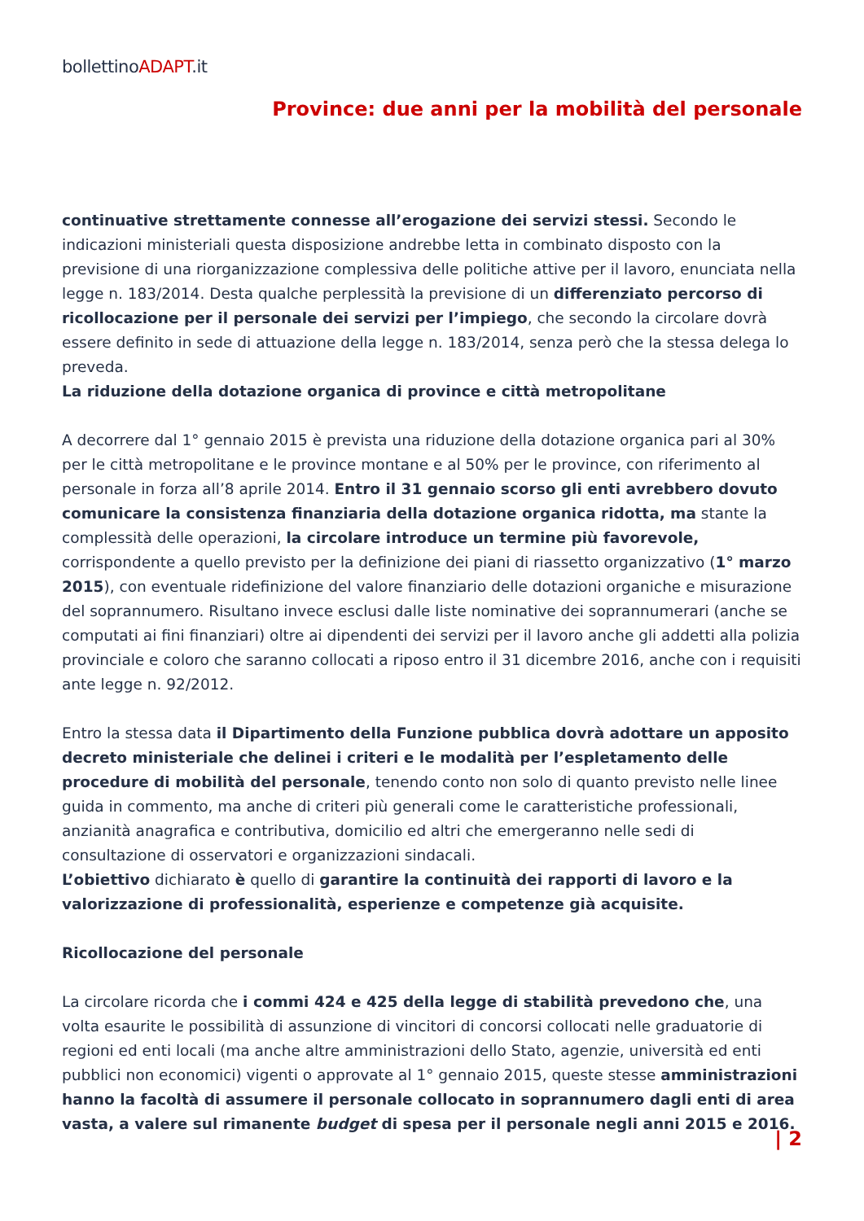bollettinoADAPT.it
Province: due anni per la mobilità del personale
continuative strettamente connesse all’erogazione dei servizi stessi. Secondo le indicazioni ministeriali questa disposizione andrebbe letta in combinato disposto con la previsione di una riorganizzazione complessiva delle politiche attive per il lavoro, enunciata nella legge n. 183/2014. Desta qualche perplessità la previsione di un differenziato percorso di ricollocazione per il personale dei servizi per l’impiego, che secondo la circolare dovrà essere definito in sede di attuazione della legge n. 183/2014, senza però che la stessa delega lo preveda.
La riduzione della dotazione organica di province e città metropolitane
A decorrere dal 1° gennaio 2015 è prevista una riduzione della dotazione organica pari al 30% per le città metropolitane e le province montane e al 50% per le province, con riferimento al personale in forza all’8 aprile 2014. Entro il 31 gennaio scorso gli enti avrebbero dovuto comunicare la consistenza finanziaria della dotazione organica ridotta, ma stante la complessità delle operazioni, la circolare introduce un termine più favorevole, corrispondente a quello previsto per la definizione dei piani di riassetto organizzativo (1° marzo 2015), con eventuale ridefinizione del valore finanziario delle dotazioni organiche e misurazione del soprannumero. Risultano invece esclusi dalle liste nominative dei soprannumerari (anche se computati ai fini finanziari) oltre ai dipendenti dei servizi per il lavoro anche gli addetti alla polizia provinciale e coloro che saranno collocati a riposo entro il 31 dicembre 2016, anche con i requisiti ante legge n. 92/2012.
Entro la stessa data il Dipartimento della Funzione pubblica dovrà adottare un apposito decreto ministeriale che delinei i criteri e le modalità per l’espletamento delle procedure di mobilità del personale, tenendo conto non solo di quanto previsto nelle linee guida in commento, ma anche di criteri più generali come le caratteristiche professionali, anzianità anagrafica e contributiva, domicilio ed altri che emergeranno nelle sedi di consultazione di osservatori e organizzazioni sindacali.
L’obiettivo dichiarato è quello di garantire la continuità dei rapporti di lavoro e la valorizzazione di professionalità, esperienze e competenze già acquisite.
Ricollocazione del personale
La circolare ricorda che i commi 424 e 425 della legge di stabilità prevedono che, una volta esaurite le possibilità di assunzione di vincitori di concorsi collocati nelle graduatorie di regioni ed enti locali (ma anche altre amministrazioni dello Stato, agenzie, università ed enti pubblici non economici) vigenti o approvate al 1° gennaio 2015, queste stesse amministrazioni hanno la facoltà di assumere il personale collocato in soprannumero dagli enti di area vasta, a valere sul rimanente budget di spesa per il personale negli anni 2015 e 2016.
| 2